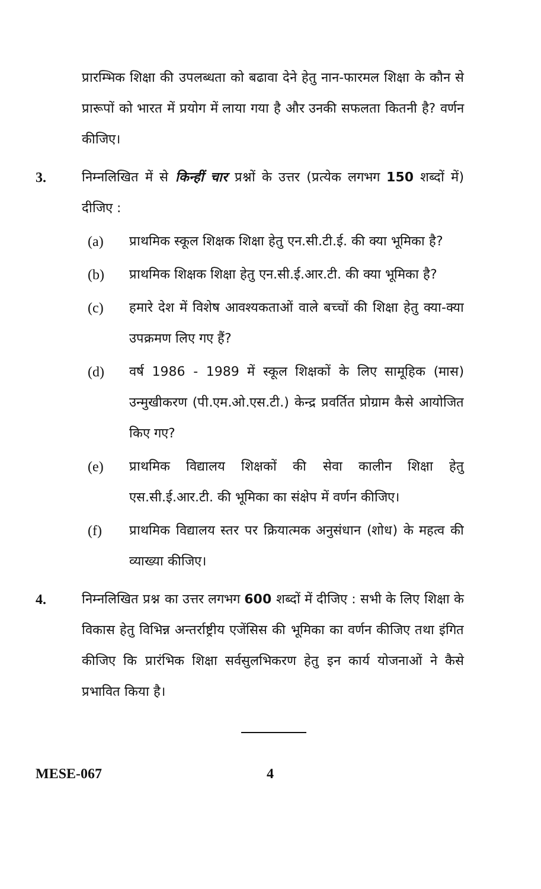प्रारम्भिक शिक्षा की उपलब्धता को बढावा देने हेतु नान-फारमल शिक्षा के कौन से प्रारूपों को भारत में प्रयोग में लाया गया है और उनकी सफलता कितनी है? वर्णन कीजिए।
3. निम्नलिखित में से किन्हीं चार प्रश्नों के उत्तर (प्रत्येक लगभग 150 शब्दों में) दीजिए :
(a) प्राथमिक स्कूल शिक्षक शिक्षा हेतु एन.सी.टी.ई. की क्या भूमिका है?
(b) प्राथमिक शिक्षक शिक्षा हेतु एन.सी.ई.आर.टी. की क्या भूमिका है?
(c) हमारे देश में विशेष आवश्यकताओं वाले बच्चों की शिक्षा हेतु क्या-क्या उपक्रमण लिए गए हैं?
(d) वर्ष 1986 - 1989 में स्कूल शिक्षकों के लिए सामूहिक (मास) उन्मुखीकरण (पी.एम.ओ.एस.टी.) केन्द्र प्रवर्तित प्रोग्राम कैसे आयोजित किए गए?
(e) प्राथमिक विद्यालय शिक्षकों की सेवा कालीन शिक्षा हेतु एस.सी.ई.आर.टी. की भूमिका का संक्षेप में वर्णन कीजिए।
(f) प्राथमिक विद्यालय स्तर पर क्रियात्मक अनुसंधान (शोध) के महत्व की व्याख्या कीजिए।
4. निम्नलिखित प्रश्न का उत्तर लगभग 600 शब्दों में दीजिए : सभी के लिए शिक्षा के विकास हेतु विभिन्न अन्तर्राष्ट्रीय एजेंसिस की भूमिका का वर्णन कीजिए तथा इंगित कीजिए कि प्रारंभिक शिक्षा सर्वसुलभिकरण हेतु इन कार्य योजनाओं ने कैसे प्रभावित किया है।
MESE-067 4